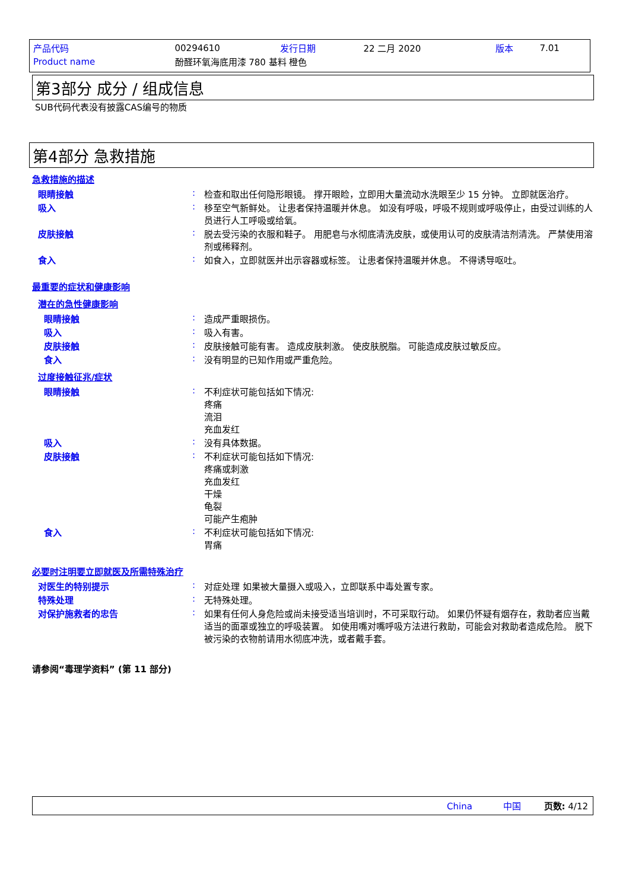| 产品代码 | 00294610 | 发行日期 | 22 二月 2020 | 版本 | 7.01 |
| Product name | 酚醛环氧海底用漆 780 基料 橙色 | | | | |
第3部分 成分 / 组成信息
SUB代码代表没有披露CAS编号的物质
第4部分 急救措施
急救措施的描述
眼睛接触 : 检查和取出任何隐形眼镜。 撑开眼睑，立即用大量流动水洗眼至少 15 分钟。 立即就医治疗。
吸入 : 移至空气新鲜处。 让患者保持温暖并休息。 如没有呼吸，呼吸不规则或呼吸停止，由受过训练的人员进行人工呼吸或给氧。
皮肤接触 : 脱去受污染的衣服和鞋子。 用肥皂与水彻底清洗皮肤，或使用认可的皮肤清洁剂清洗。 严禁使用溶剂或稀释剂。
食入 : 如食入，立即就医并出示容器或标签。 让患者保持温暖并休息。 不得诱导呕吐。
最重要的症状和健康影响
潜在的急性健康影响
眼睛接触 : 造成严重眼损伤。
吸入 : 吸入有害。
皮肤接触 : 皮肤接触可能有害。 造成皮肤刺激。 使皮肤脱脂。 可能造成皮肤过敏反应。
食入 : 没有明显的已知作用或严重危险。
过度接触征兆/症状
眼睛接触 : 不利症状可能包括如下情况:
疼痛
流泪
充血发红
吸入 : 没有具体数据。
皮肤接触 : 不利症状可能包括如下情况:
疼痛或刺激
充血发红
干燥
龟裂
可能产生疱肿
食入 : 不利症状可能包括如下情况:
胃痛
必要时注明要立即就医及所需特殊治疗
对医生的特别提示 : 对症处理 如果被大量摄入或吸入，立即联系中毒处置专家。
特殊处理 : 无特殊处理。
对保护施救者的忠告 : 如果有任何人身危险或尚未接受适当培训时，不可采取行动。 如果仍怀疑有烟存在，救助者应当戴适当的面罩或独立的呼吸装置。 如使用嘴对嘴呼吸方法进行救助，可能会对救助者造成危险。 脱下被污染的衣物前请用水彻底冲洗，或者戴手套。
请参阅“毒理学资料” (第 11 部分)
China 中国 页数: 4/12